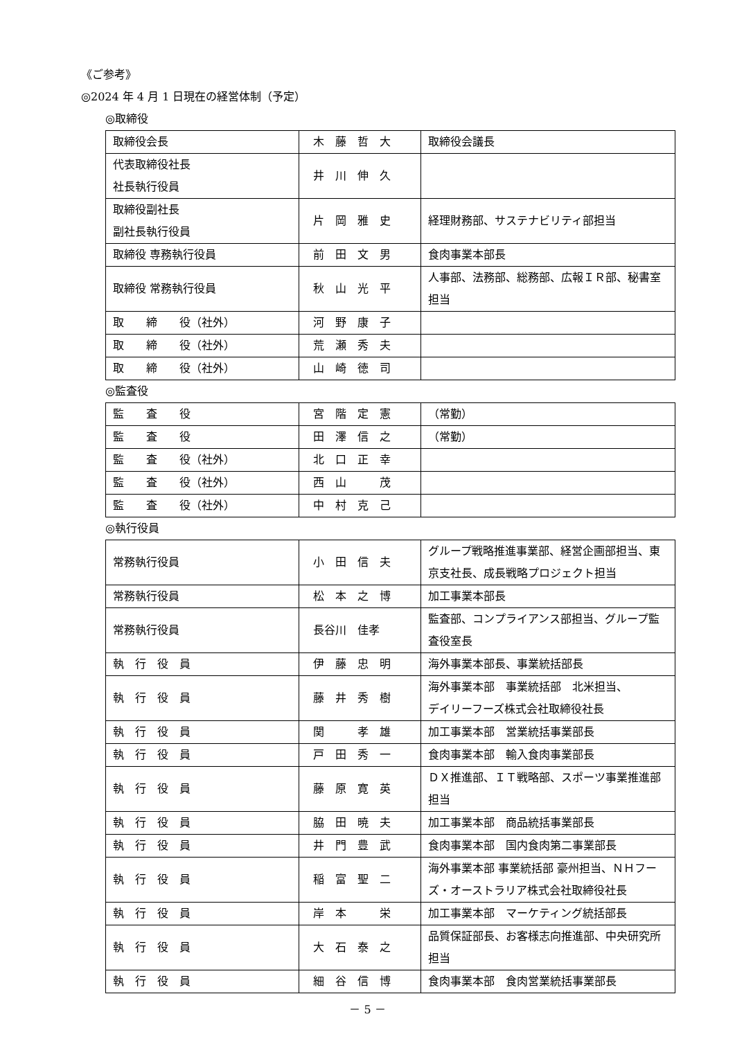《ご参考》
◎2024 年 4 月 1 日現在の経営体制（予定）
◎取締役
| 取締役会長 | 木 藤 哲 大 | 取締役会議長 |
| 代表取締役社長 社長執行役員 | 井 川 伸 久 | |
| 取締役副社長 副社長執行役員 | 片 岡 雅 史 | 経理財務部、サステナビリティ部担当 |
| 取締役 専務執行役員 | 前 田 文 男 | 食肉事業本部長 |
| 取締役 常務執行役員 | 秋 山 光 平 | 人事部、法務部、総務部、広報ＩＲ部、秘書室担当 |
| 取 締 役（社外） | 河 野 康 子 | |
| 取 締 役（社外） | 荒 瀬 秀 夫 | |
| 取 締 役（社外） | 山 崎 徳 司 | |
◎監査役
| 監 査 役 | 宮 階 定 憲 | （常勤） |
| 監 査 役 | 田 澤 信 之 | （常勤） |
| 監 査 役（社外） | 北 口 正 幸 | |
| 監 査 役（社外） | 西 山 茂 | |
| 監 査 役（社外） | 中 村 克 己 | |
◎執行役員
| 常務執行役員 | 小 田 信 夫 | グループ戦略推進事業部、経営企画部担当、東京支社長、成長戦略プロジェクト担当 |
| 常務執行役員 | 松 本 之 博 | 加工事業本部長 |
| 常務執行役員 | 長谷川 佳孝 | 監査部、コンプライアンス部担当、グループ監査役室長 |
| 執 行 役 員 | 伊 藤 忠 明 | 海外事業本部長、事業統括部長 |
| 執 行 役 員 | 藤 井 秀 樹 | 海外事業本部 事業統括部 北米担当、 デイリーフーズ株式会社取締役社長 |
| 執 行 役 員 | 関 孝 雄 | 加工事業本部 営業統括事業部長 |
| 執 行 役 員 | 戸 田 秀 一 | 食肉事業本部 輸入食肉事業部長 |
| 執 行 役 員 | 藤 原 寛 英 | ＤＸ推進部、ＩＴ戦略部、スポーツ事業推進部担当 |
| 執 行 役 員 | 脇 田 暁 夫 | 加工事業本部 商品統括事業部長 |
| 執 行 役 員 | 井 門 豊 武 | 食肉事業本部 国内食肉第二事業部長 |
| 執 行 役 員 | 稲 富 聖 二 | 海外事業本部 事業統括部 豪州担当、ＮＨフーズ・オーストラリア株式会社取締役社長 |
| 執 行 役 員 | 岸 本 栄 | 加工事業本部 マーケティング統括部長 |
| 執 行 役 員 | 大 石 泰 之 | 品質保証部長、お客様志向推進部、中央研究所担当 |
| 執 行 役 員 | 細 谷 信 博 | 食肉事業本部 食肉営業統括事業部長 |
－ 5 －